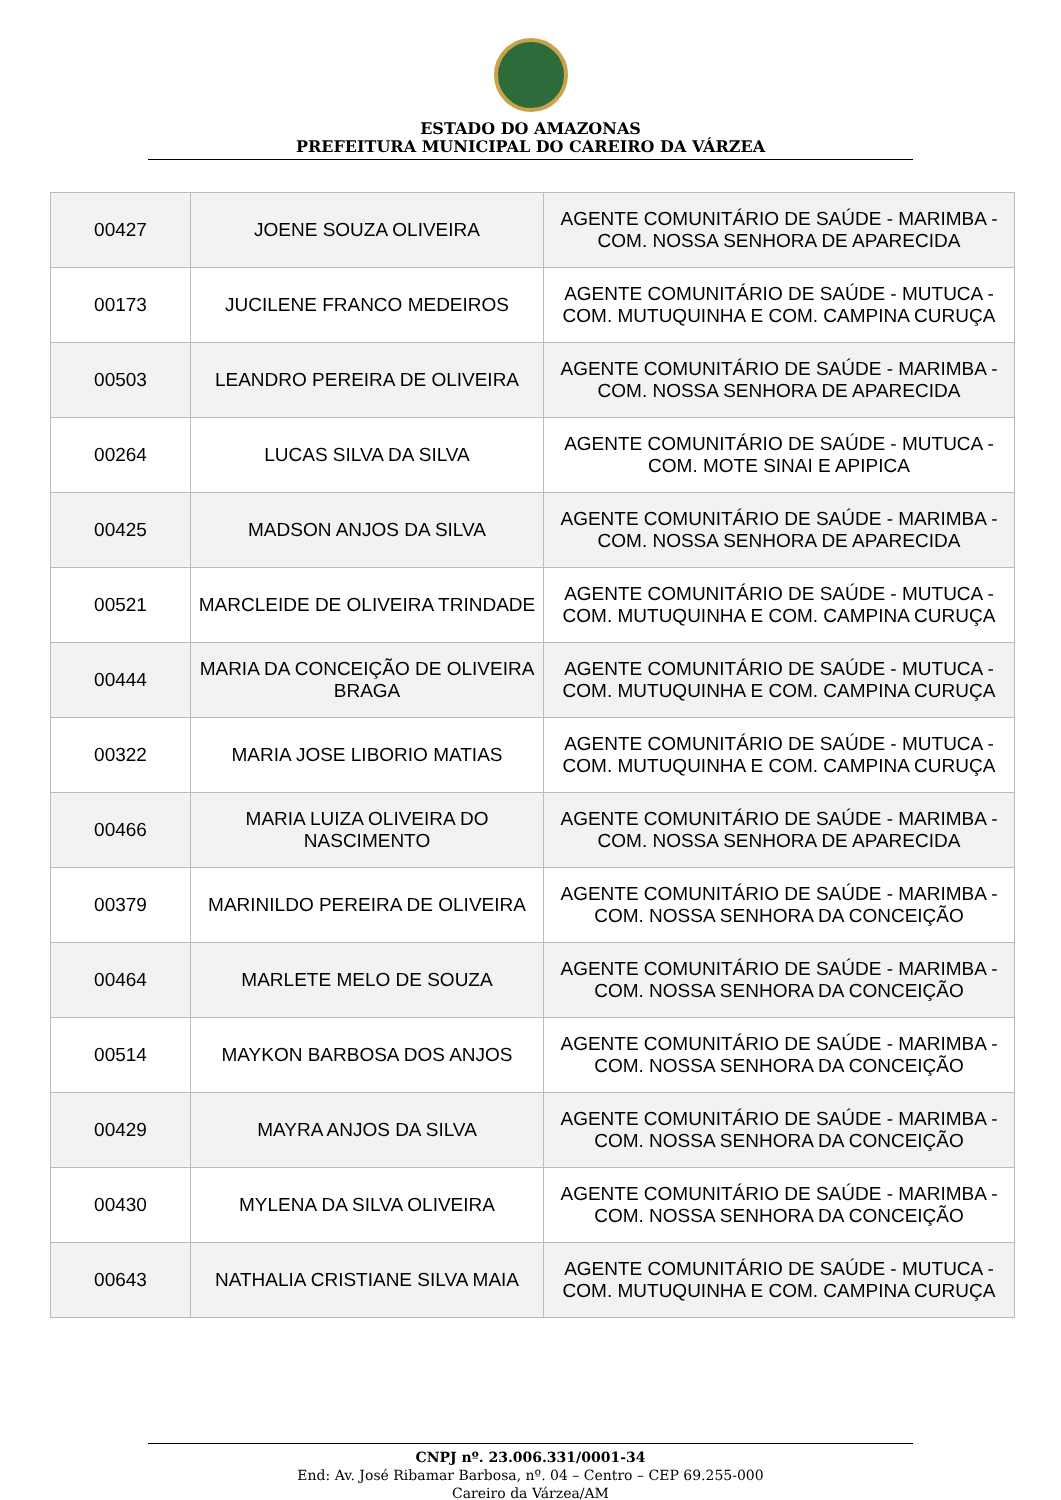ESTADO DO AMAZONAS
PREFEITURA MUNICIPAL DO CAREIRO DA VÁRZEA
| 00427 | JOENE SOUZA OLIVEIRA | AGENTE COMUNITÁRIO DE SAÚDE - MARIMBA - COM. NOSSA SENHORA DE APARECIDA |
| 00173 | JUCILENE FRANCO MEDEIROS | AGENTE COMUNITÁRIO DE SAÚDE - MUTUCA - COM. MUTUQUINHA E COM. CAMPINA CURUÇA |
| 00503 | LEANDRO PEREIRA DE OLIVEIRA | AGENTE COMUNITÁRIO DE SAÚDE - MARIMBA - COM. NOSSA SENHORA DE APARECIDA |
| 00264 | LUCAS SILVA DA SILVA | AGENTE COMUNITÁRIO DE SAÚDE - MUTUCA - COM. MOTE SINAI E APIPICA |
| 00425 | MADSON ANJOS DA SILVA | AGENTE COMUNITÁRIO DE SAÚDE - MARIMBA - COM. NOSSA SENHORA DE APARECIDA |
| 00521 | MARCLEIDE DE OLIVEIRA TRINDADE | AGENTE COMUNITÁRIO DE SAÚDE - MUTUCA - COM. MUTUQUINHA E COM. CAMPINA CURUÇA |
| 00444 | MARIA DA CONCEIÇÃO DE OLIVEIRA BRAGA | AGENTE COMUNITÁRIO DE SAÚDE - MUTUCA - COM. MUTUQUINHA E COM. CAMPINA CURUÇA |
| 00322 | MARIA JOSE LIBORIO MATIAS | AGENTE COMUNITÁRIO DE SAÚDE - MUTUCA - COM. MUTUQUINHA E COM. CAMPINA CURUÇA |
| 00466 | MARIA LUIZA OLIVEIRA DO NASCIMENTO | AGENTE COMUNITÁRIO DE SAÚDE - MARIMBA - COM. NOSSA SENHORA DE APARECIDA |
| 00379 | MARINILDO PEREIRA DE OLIVEIRA | AGENTE COMUNITÁRIO DE SAÚDE - MARIMBA - COM. NOSSA SENHORA DA CONCEIÇÃO |
| 00464 | MARLETE MELO DE SOUZA | AGENTE COMUNITÁRIO DE SAÚDE - MARIMBA - COM. NOSSA SENHORA DA CONCEIÇÃO |
| 00514 | MAYKON BARBOSA DOS ANJOS | AGENTE COMUNITÁRIO DE SAÚDE - MARIMBA - COM. NOSSA SENHORA DA CONCEIÇÃO |
| 00429 | MAYRA ANJOS DA SILVA | AGENTE COMUNITÁRIO DE SAÚDE - MARIMBA - COM. NOSSA SENHORA DA CONCEIÇÃO |
| 00430 | MYLENA DA SILVA OLIVEIRA | AGENTE COMUNITÁRIO DE SAÚDE - MARIMBA - COM. NOSSA SENHORA DA CONCEIÇÃO |
| 00643 | NATHALIA CRISTIANE SILVA MAIA | AGENTE COMUNITÁRIO DE SAÚDE - MUTUCA - COM. MUTUQUINHA E COM. CAMPINA CURUÇA |
CNPJ nº. 23.006.331/0001-34
End: Av. José Ribamar Barbosa, nº. 04 – Centro – CEP 69.255-000
Careiro da Várzea/AM